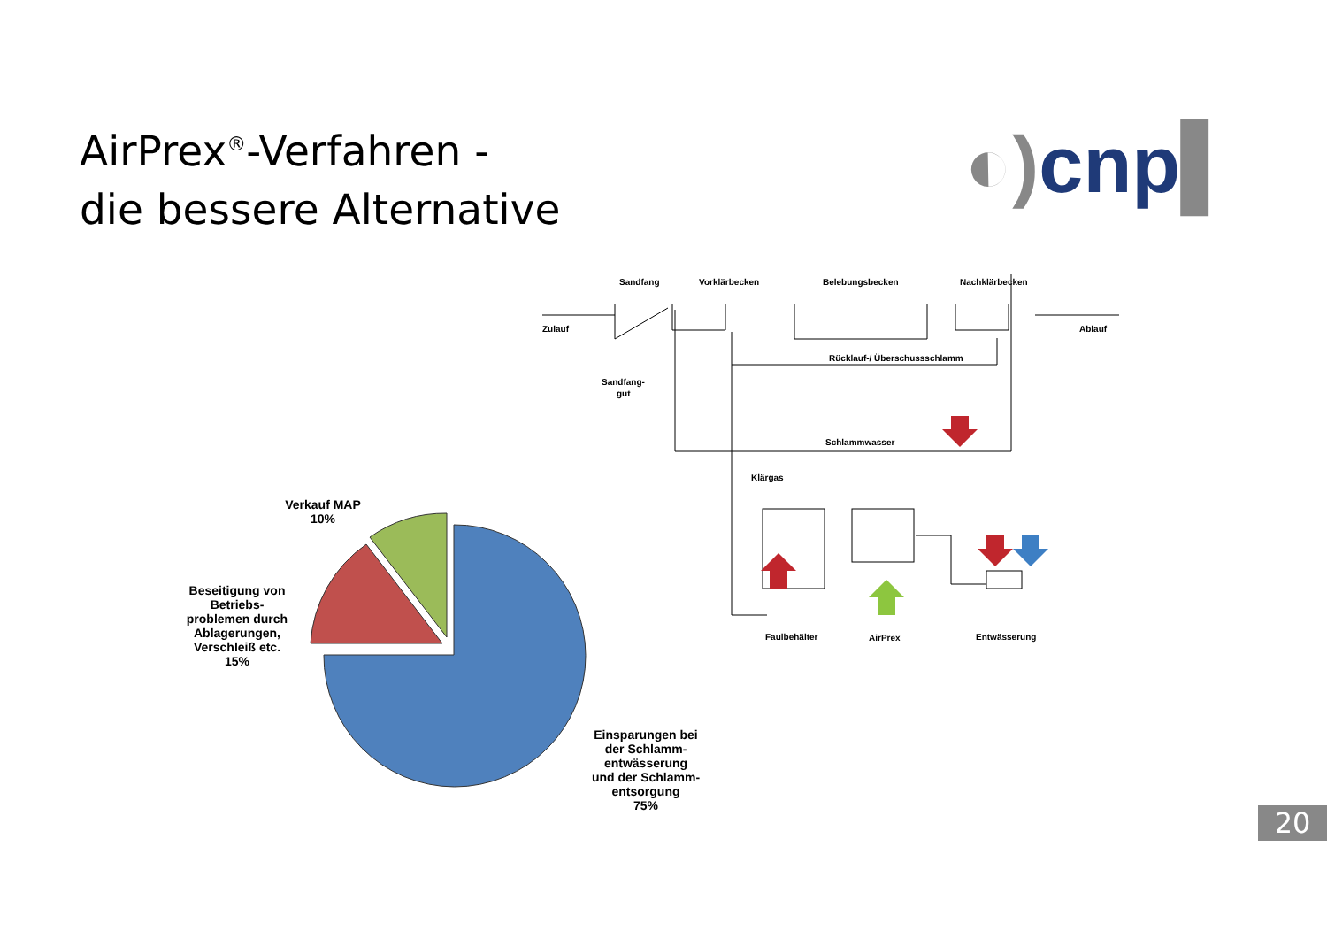AirPrex<sup>®</sup>-Verfahren -
die bessere Alternative
◐) cnp▌
Verkauf MAP
10%
Beseitigung von
Betriebs-
problemen durch
Ablagerungen,
Verschleiß etc.
15%
Einsparungen bei
der Schlamm-
entwässerung
und der Schlamm-
entsorgung
75%
Sandfang
Vorklärbecken
Belebungsbecken
Nachklärbecken
Zulauf
Ablauf
Rücklauf-/ Überschussschlamm
Sandfang-
gut
Schlammwasser
Klärgas
Faulbehälter
AirPrex
Entwässerung
20